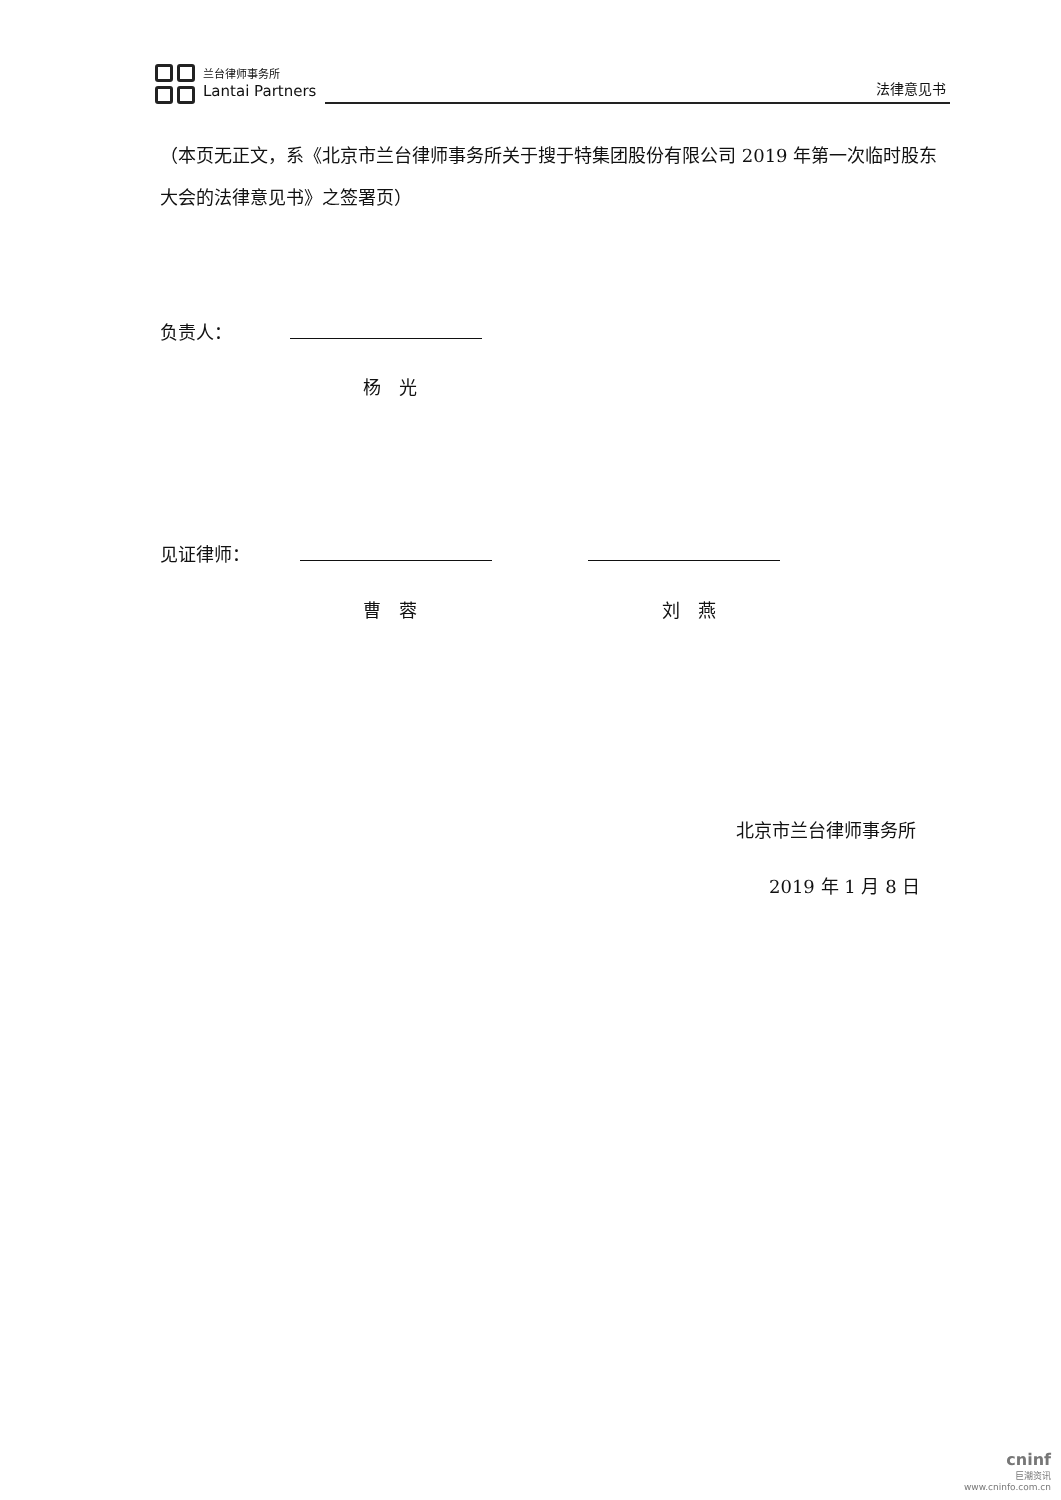兰台律师事务所
Lantai Partners
法律意见书
（本页无正文，系《北京市兰台律师事务所关于搜于特集团股份有限公司 2019 年第一次临时股东大会的法律意见书》之签署页）
负责人：
杨　光
见证律师：
曹　蓉 刘　燕
北京市兰台律师事务所
2019 年 1 月 8 日
cninf
巨潮资讯
www.cninfo.com.cn